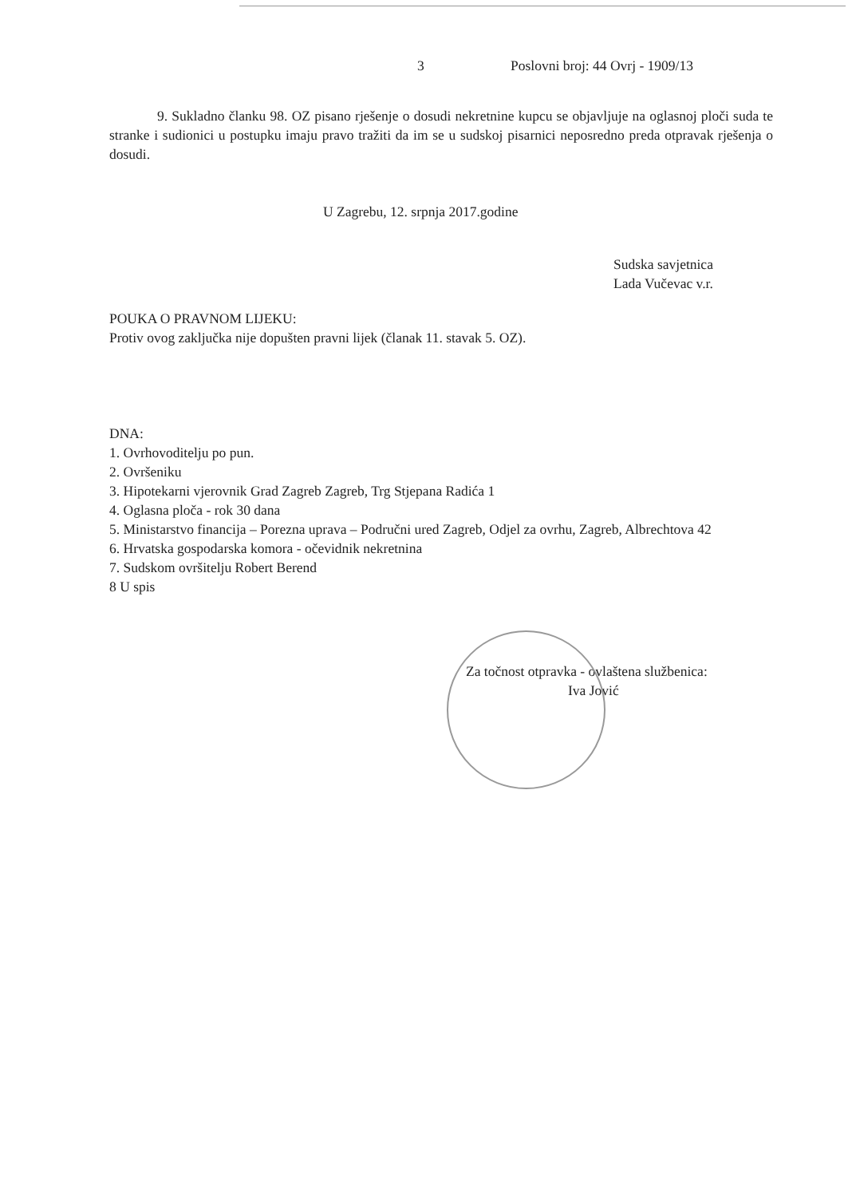3 Poslovni broj: 44 Ovrj - 1909/13
9. Sukladno članku 98. OZ pisano rješenje o dosudi nekretnine kupcu se objavljuje na oglasnoj ploči suda te stranke i sudionici u postupku imaju pravo tražiti da im se u sudskoj pisarnici neposredno preda otpravak rješenja o dosudi.
U Zagrebu, 12. srpnja 2017.godine
Sudska savjetnica
Lada Vučevac v.r.
POUKA O PRAVNOM LIJEKU:
Protiv ovog zaključka nije dopušten pravni lijek (članak 11. stavak 5. OZ).
DNA:
1. Ovrhovoditelju po pun.
2. Ovršeniku
3. Hipotekarni vjerovnik Grad Zagreb Zagreb, Trg Stjepana Radića 1
4. Oglasna ploča - rok 30 dana
5. Ministarstvo financija – Porezna uprava – Područni ured Zagreb, Odjel za ovrhu, Zagreb, Albrechtova 42
6. Hrvatska gospodarska komora - očevidnik nekretnina
7. Sudskom ovršitelju Robert Berend
8 U spis
Za točnost otpravka - ovlaštena službenica:
Iva Jović